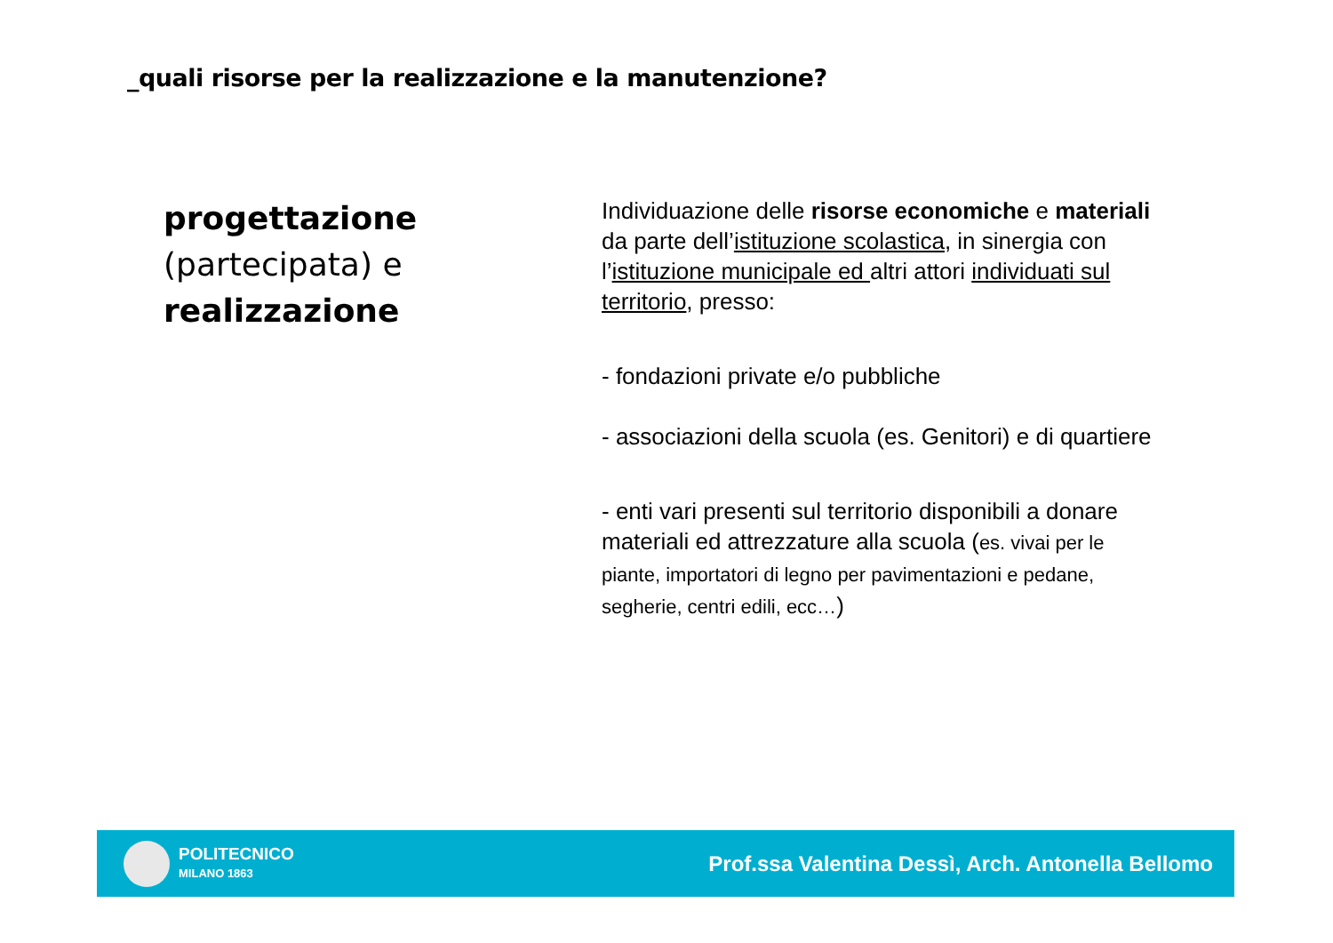_quali risorse per la realizzazione e la manutenzione?
progettazione
(partecipata) e
realizzazione
Individuazione delle risorse economiche e materiali da parte dell’istituzione scolastica, in sinergia con l’istituzione municipale ed altri attori individuati sul territorio, presso:
- fondazioni private e/o pubbliche
- associazioni della scuola (es. Genitori) e di quartiere
- enti vari presenti sul territorio disponibili a donare materiali ed attrezzature alla scuola (es. vivai per le piante, importatori di legno per pavimentazioni e pedane, segherie, centri edili, ecc…)
POLITECNICO
MILANO 1863
Prof.ssa Valentina Dessì, Arch. Antonella Bellomo